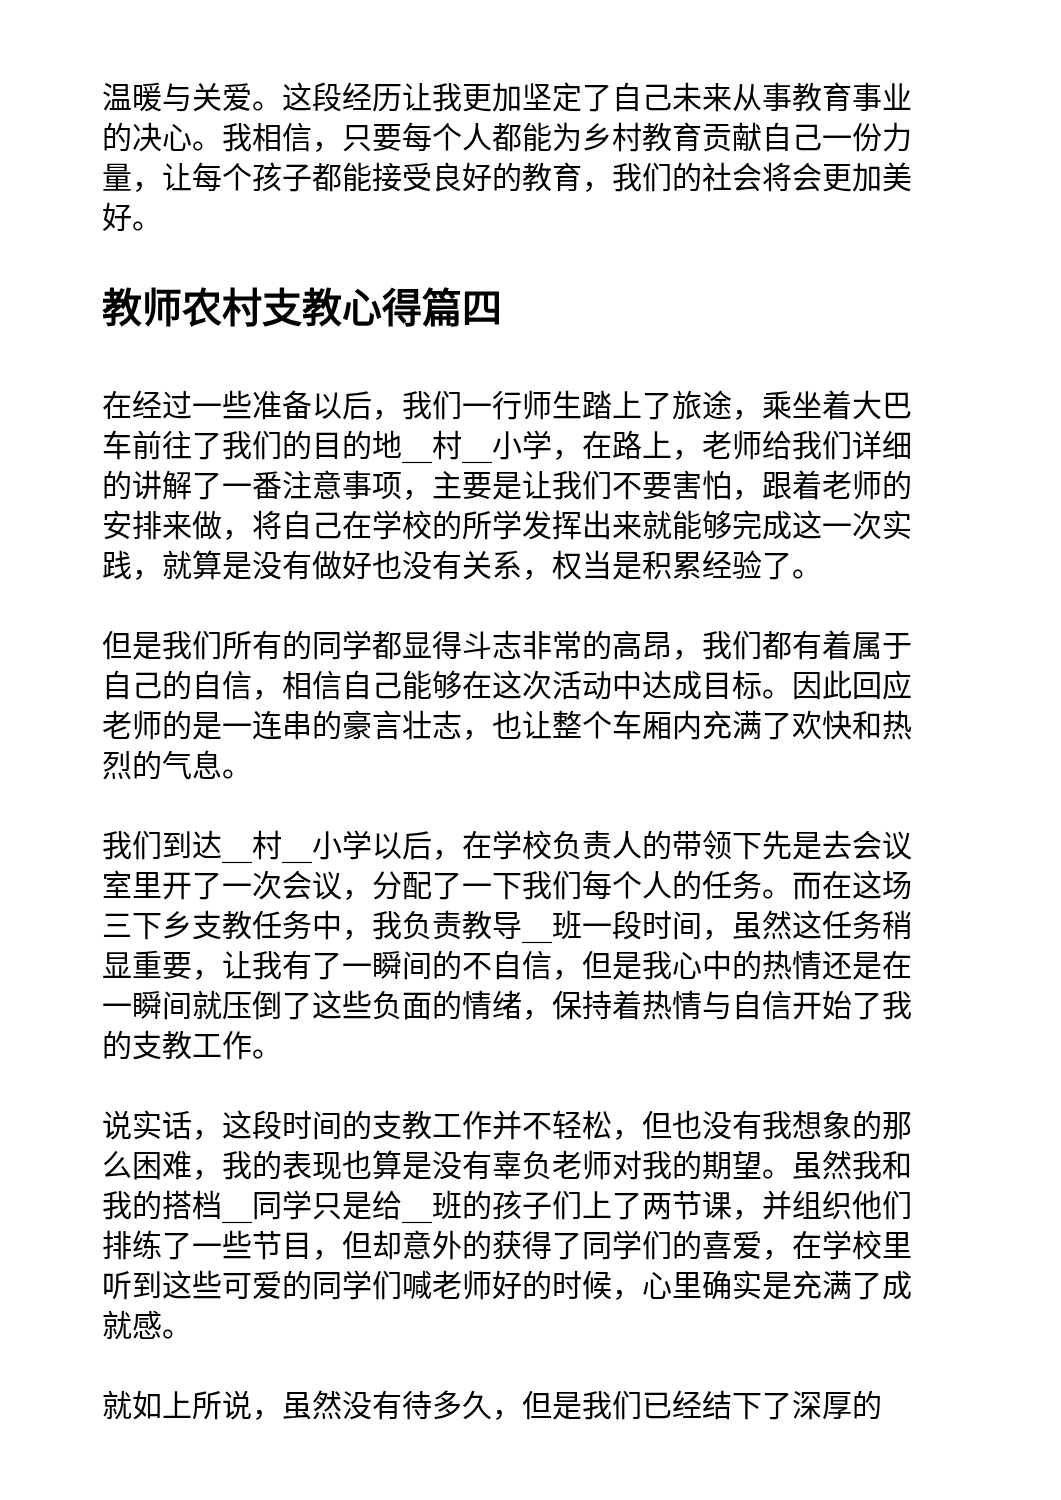温暖与关爱。这段经历让我更加坚定了自己未来从事教育事业的决心。我相信，只要每个人都能为乡村教育贡献自己一份力量，让每个孩子都能接受良好的教育，我们的社会将会更加美好。
教师农村支教心得篇四
在经过一些准备以后，我们一行师生踏上了旅途，乘坐着大巴车前往了我们的目的地__村__小学，在路上，老师给我们详细的讲解了一番注意事项，主要是让我们不要害怕，跟着老师的安排来做，将自己在学校的所学发挥出来就能够完成这一次实践，就算是没有做好也没有关系，权当是积累经验了。
但是我们所有的同学都显得斗志非常的高昂，我们都有着属于自己的自信，相信自己能够在这次活动中达成目标。因此回应老师的是一连串的豪言壮志，也让整个车厢内充满了欢快和热烈的气息。
我们到达__村__小学以后，在学校负责人的带领下先是去会议室里开了一次会议，分配了一下我们每个人的任务。而在这场三下乡支教任务中，我负责教导__班一段时间，虽然这任务稍显重要，让我有了一瞬间的不自信，但是我心中的热情还是在一瞬间就压倒了这些负面的情绪，保持着热情与自信开始了我的支教工作。
说实话，这段时间的支教工作并不轻松，但也没有我想象的那么困难，我的表现也算是没有辜负老师对我的期望。虽然我和我的搭档__同学只是给__班的孩子们上了两节课，并组织他们排练了一些节目，但却意外的获得了同学们的喜爱，在学校里听到这些可爱的同学们喊老师好的时候，心里确实是充满了成就感。
就如上所说，虽然没有待多久，但是我们已经结下了深厚的